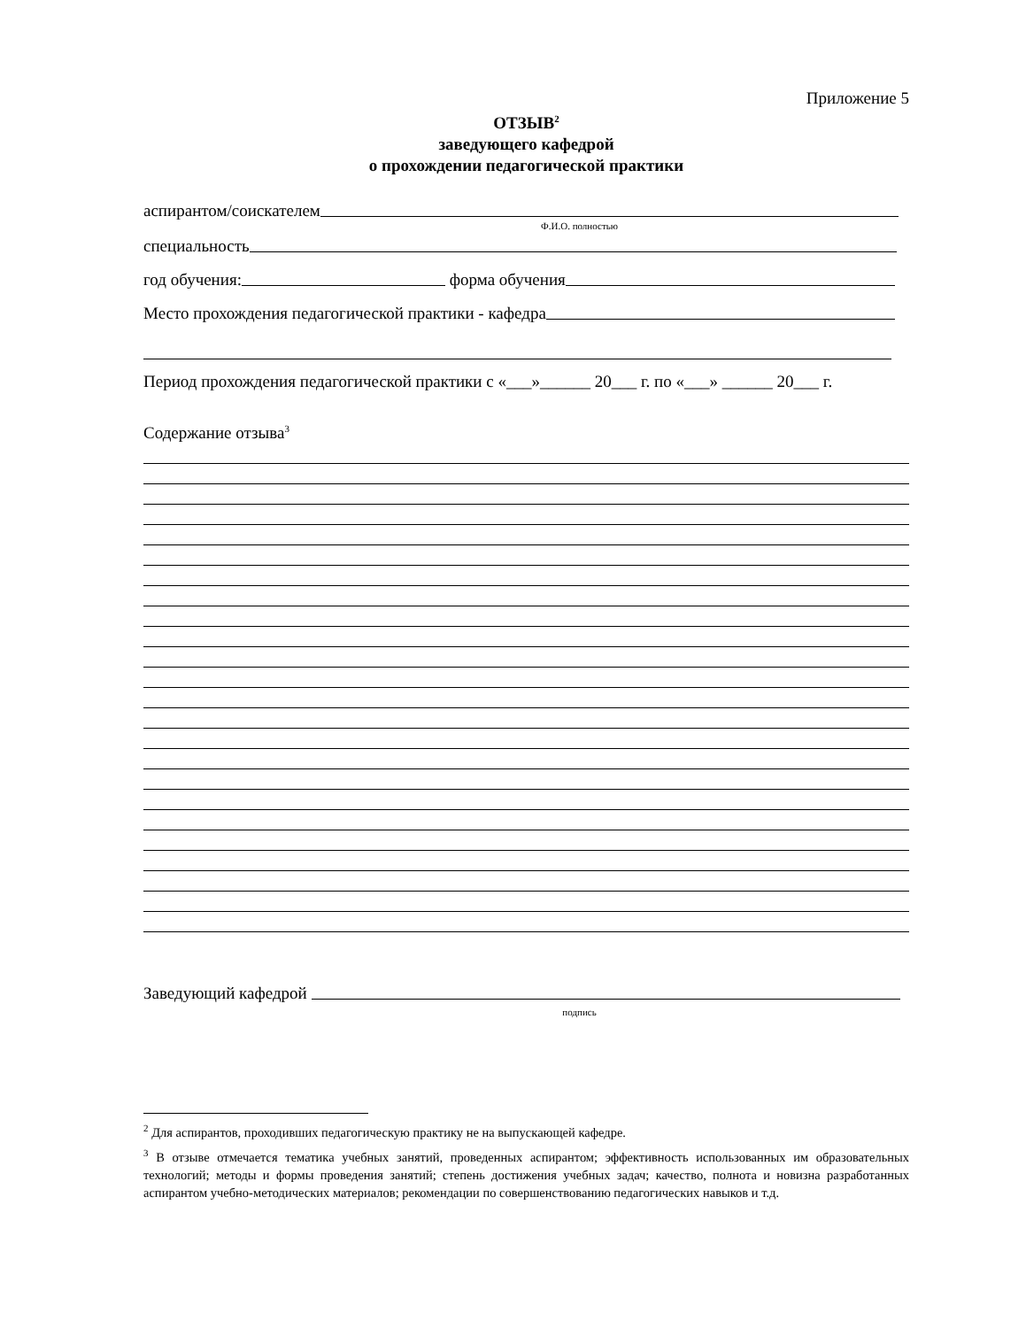Приложение 5
ОТЗЫВ<sup>2</sup>
заведующего кафедрой
о прохождении педагогической практики
аспирантом/соискателем
Ф.И.О. полностью
специальность
год обучения: форма обучения
Место прохождения педагогической практики - кафедра
Период прохождения педагогической практики с «___»______ 20___ г. по «___» ______ 20___ г.
Содержание отзыва<sup>3</sup>
Заведующий кафедрой
подпись
<sup>2</sup> Для аспирантов, проходивших педагогическую практику не на выпускающей кафедре.
<sup>3</sup> В отзыве отмечается тематика учебных занятий, проведенных аспирантом; эффективность использованных им образовательных технологий; методы и формы проведения занятий; степень достижения учебных задач; качество, полнота и новизна разработанных аспирантом учебно-методических материалов; рекомендации по совершенствованию педагогических навыков и т.д.